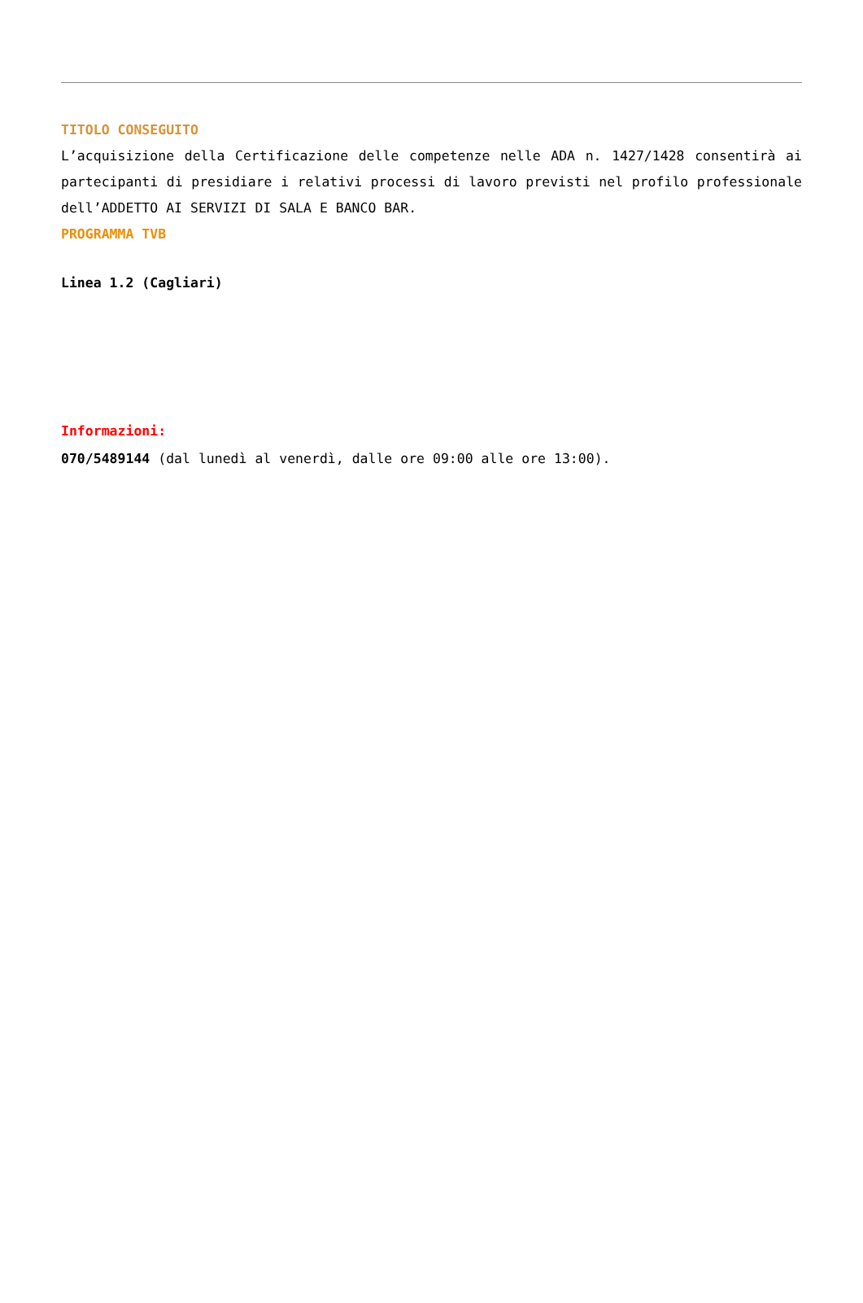TITOLO CONSEGUITO
L’acquisizione della Certificazione delle competenze nelle ADA n. 1427/1428 consentirà ai partecipanti di presidiare i relativi processi di lavoro previsti nel profilo professionale dell’ADDETTO AI SERVIZI DI SALA E BANCO BAR.
PROGRAMMA TVB
Linea 1.2 (Cagliari)
Informazioni:
070/5489144 (dal lunedì al venerdì, dalle ore 09:00 alle ore 13:00).